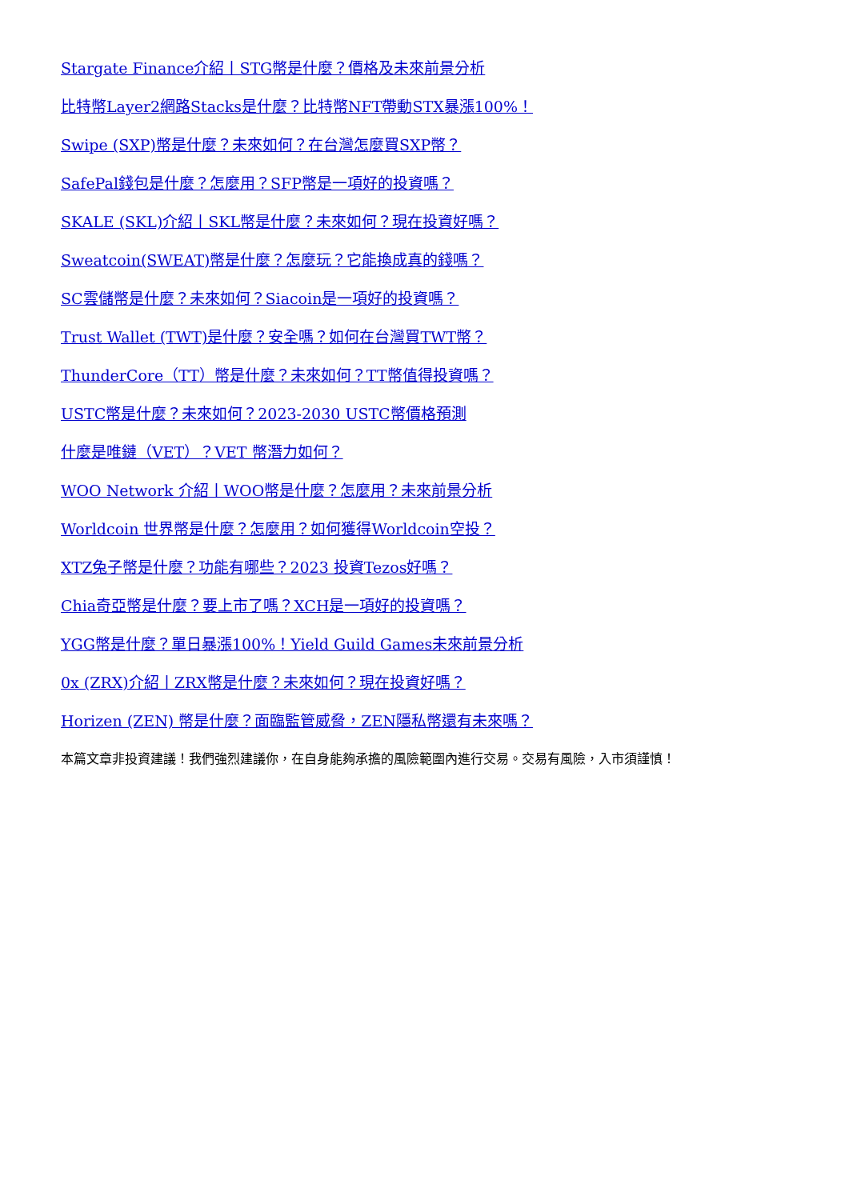Stargate Finance介紹丨STG幣是什麼？價格及未來前景分析
比特幣Layer2網路Stacks是什麼？比特幣NFT帶動STX暴漲100%！
Swipe (SXP)幣是什麼？未來如何？在台灣怎麼買SXP幣？
SafePal錢包是什麼？怎麼用？SFP幣是一項好的投資嗎？
SKALE (SKL)介紹丨SKL幣是什麼？未來如何？現在投資好嗎？
Sweatcoin(SWEAT)幣是什麼？怎麼玩？它能換成真的錢嗎？
SC雲儲幣是什麼？未來如何？Siacoin是一項好的投資嗎？
Trust Wallet (TWT)是什麼？安全嗎？如何在台灣買TWT幣？
ThunderCore（TT）幣是什麼？未來如何？TT幣值得投資嗎？
USTC幣是什麼？未來如何？2023-2030 USTC幣價格預測
什麼是唯鏈（VET）？VET 幣潛力如何？
WOO Network 介紹丨WOO幣是什麼？怎麼用？未來前景分析
Worldcoin 世界幣是什麼？怎麼用？如何獲得Worldcoin空投？
XTZ兔子幣是什麼？功能有哪些？2023 投資Tezos好嗎？
Chia奇亞幣是什麼？要上市了嗎？XCH是一項好的投資嗎？
YGG幣是什麼？單日暴漲100%！Yield Guild Games未來前景分析
0x (ZRX)介紹丨ZRX幣是什麼？未來如何？現在投資好嗎？
Horizen (ZEN) 幣是什麼？面臨監管威脅，ZEN隱私幣還有未來嗎？
本篇文章非投資建議！我們強烈建議你，在自身能夠承擔的風險範圍內進行交易。交易有風險，入市須謹慎！